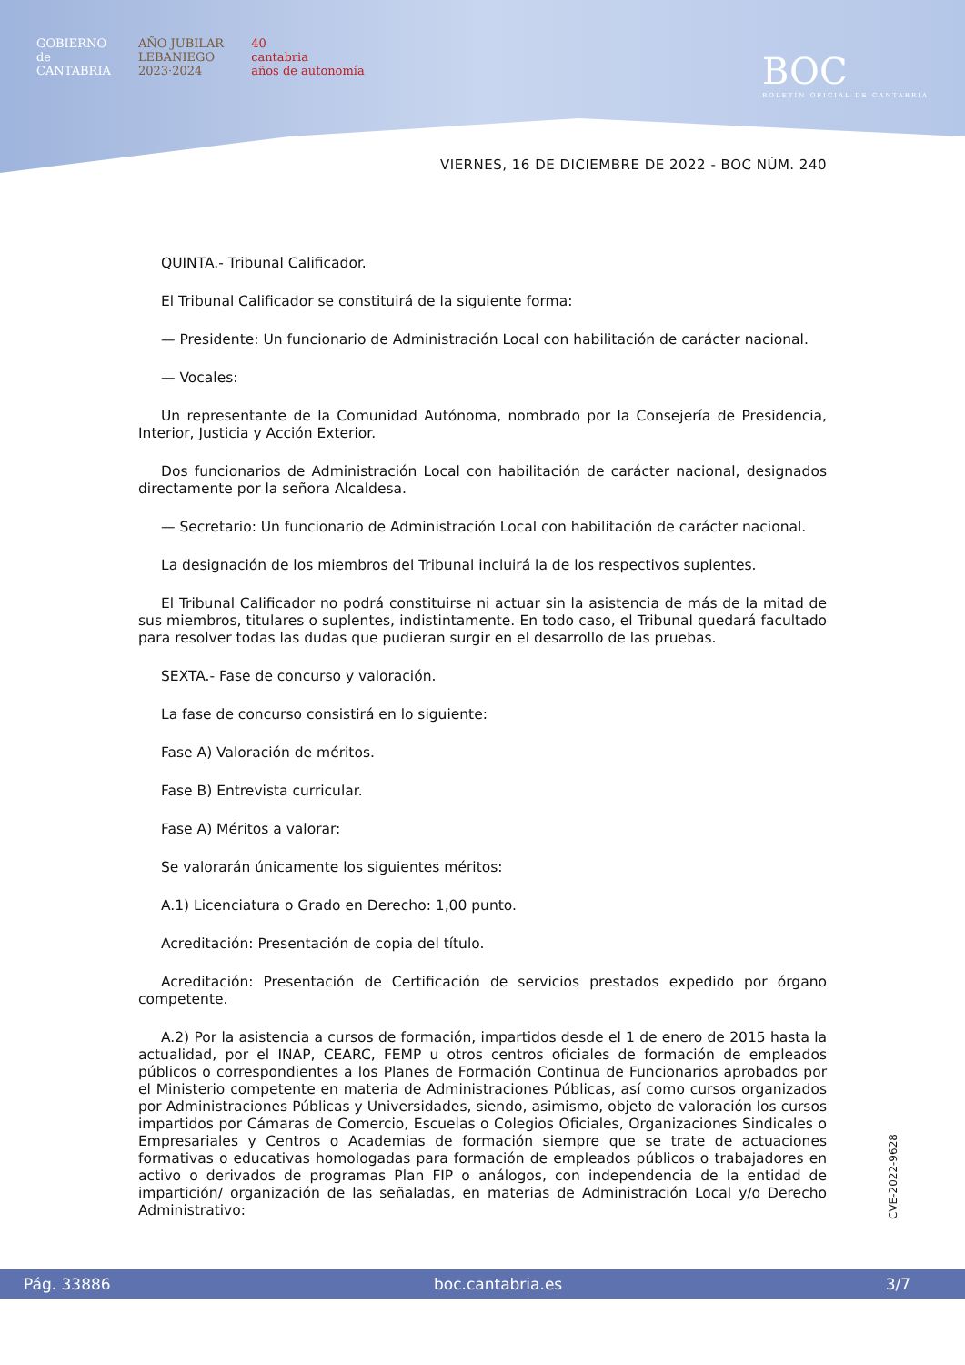GOBIERNO
de
CANTABRIA
AÑO JUBILAR
LEBANIEGO
2023·2024
40
cantabria
años de autonomía
BOC
BOLETÍN OFICIAL DE CANTABRIA
VIERNES, 16 DE DICIEMBRE DE 2022 - BOC NÚM. 240
QUINTA.- Tribunal Calificador.
El Tribunal Calificador se constituirá de la siguiente forma:
— Presidente: Un funcionario de Administración Local con habilitación de carácter nacional.
— Vocales:
Un representante de la Comunidad Autónoma, nombrado por la Consejería de Presidencia, Interior, Justicia y Acción Exterior.
Dos funcionarios de Administración Local con habilitación de carácter nacional, designados directamente por la señora Alcaldesa.
— Secretario: Un funcionario de Administración Local con habilitación de carácter nacional.
La designación de los miembros del Tribunal incluirá la de los respectivos suplentes.
El Tribunal Calificador no podrá constituirse ni actuar sin la asistencia de más de la mitad de sus miembros, titulares o suplentes, indistintamente. En todo caso, el Tribunal quedará facultado para resolver todas las dudas que pudieran surgir en el desarrollo de las pruebas.
SEXTA.- Fase de concurso y valoración.
La fase de concurso consistirá en lo siguiente:
Fase A) Valoración de méritos.
Fase B) Entrevista curricular.
Fase A) Méritos a valorar:
Se valorarán únicamente los siguientes méritos:
A.1) Licenciatura o Grado en Derecho: 1,00 punto.
Acreditación: Presentación de copia del título.
Acreditación: Presentación de Certificación de servicios prestados expedido por órgano competente.
A.2) Por la asistencia a cursos de formación, impartidos desde el 1 de enero de 2015 hasta la actualidad, por el INAP, CEARC, FEMP u otros centros oficiales de formación de empleados públicos o correspondientes a los Planes de Formación Continua de Funcionarios aprobados por el Ministerio competente en materia de Administraciones Públicas, así como cursos organizados por Administraciones Públicas y Universidades, siendo, asimismo, objeto de valoración los cursos impartidos por Cámaras de Comercio, Escuelas o Colegios Oficiales, Organizaciones Sindicales o Empresariales y Centros o Academias de formación siempre que se trate de actuaciones formativas o educativas homologadas para formación de empleados públicos o trabajadores en activo o derivados de programas Plan FIP o análogos, con independencia de la entidad de impartición/ organización de las señaladas, en materias de Administración Local y/o Derecho Administrativo:
CVE-2022-9628
Pág. 33886 boc.cantabria.es 3/7